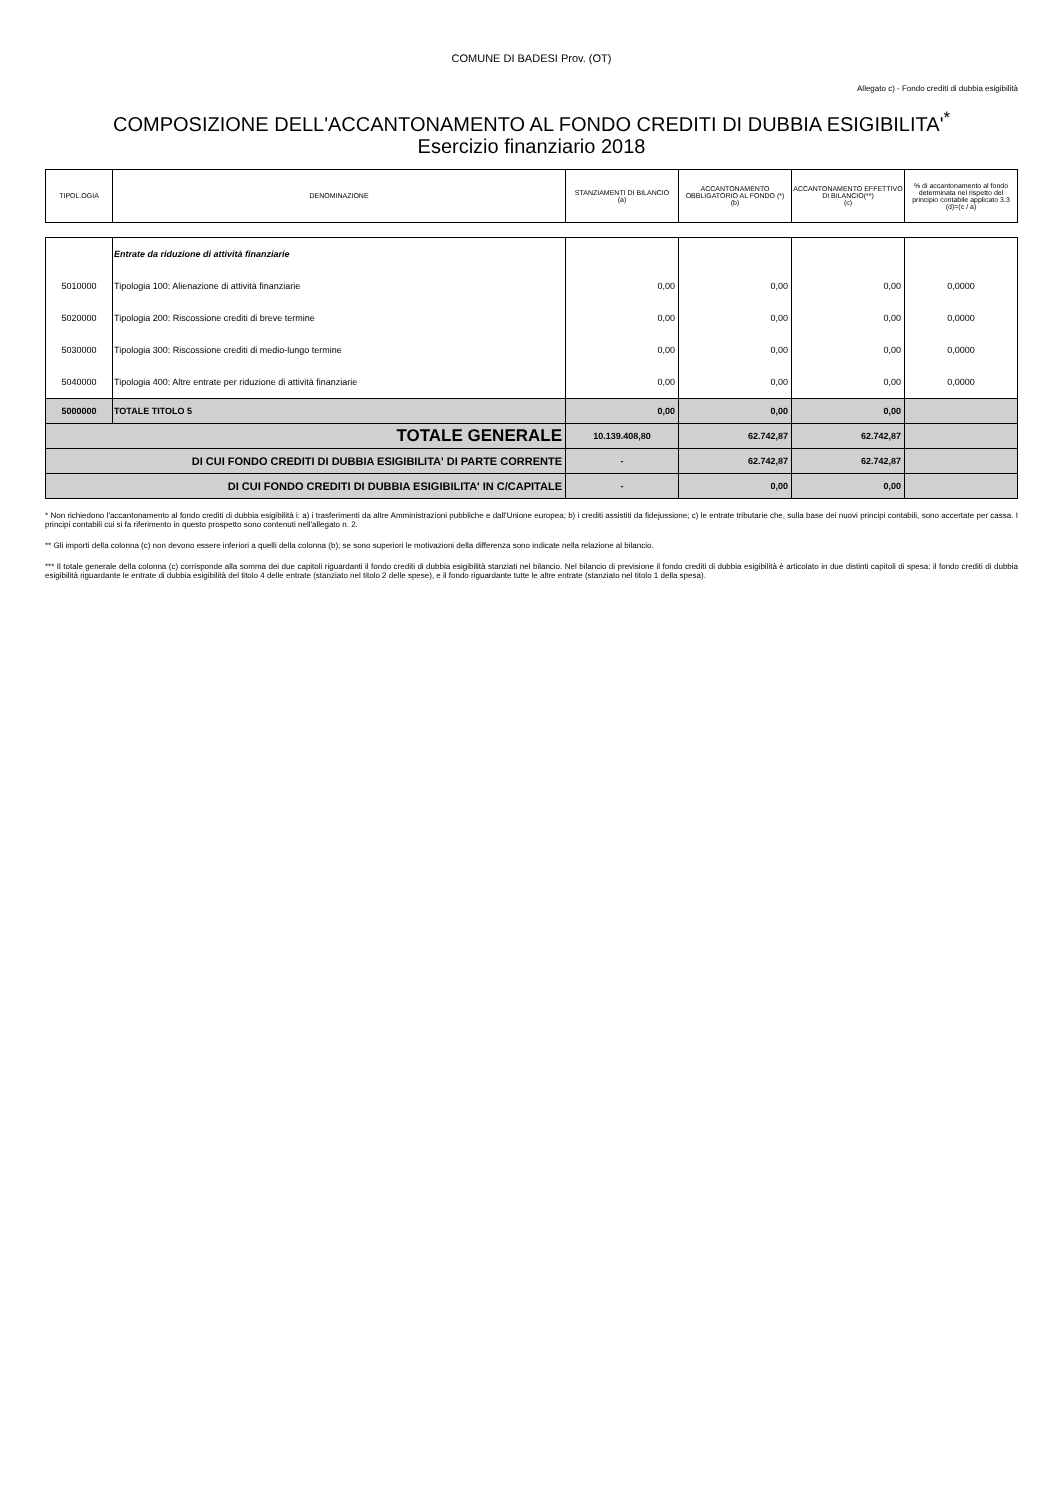COMUNE DI BADESI Prov. (OT)
Allegato c) - Fondo crediti di dubbia esigibilità
COMPOSIZIONE DELL'ACCANTONAMENTO AL FONDO CREDITI DI DUBBIA ESIGIBILITA'<sup>*</sup>
Esercizio finanziario 2018
| TIPOL.OGIA | DENOMINAZIONE | STANZIAMENTI DI BILANCIO (a) | ACCANTONAMENTO OBBLIGATORIO AL FONDO (*) (b) | ACCANTONAMENTO EFFETTIVO DI BILANCIO(**) (c) | % di accantonamento al fondo determinata nel rispetto del principio contabile applicato 3.3 (d)=(c / a) |
| | Entrate da riduzione di attività finanziarie | | | | |
| 5010000 | Tipologia 100: Alienazione di attività finanziarie | 0,00 | 0,00 | 0,00 | 0,0000 |
| 5020000 | Tipologia 200: Riscossione crediti di breve termine | 0,00 | 0,00 | 0,00 | 0,0000 |
| 5030000 | Tipologia 300: Riscossione crediti di medio-lungo termine | 0,00 | 0,00 | 0,00 | 0,0000 |
| 5040000 | Tipologia 400: Altre entrate per riduzione di attività finanziarie | 0,00 | 0,00 | 0,00 | 0,0000 |
| 5000000 | TOTALE TITOLO 5 | 0,00 | 0,00 | 0,00 | |
| TOTALE GENERALE | | 10.139.408,80 | 62.742,87 | 62.742,87 | |
| DI CUI FONDO CREDITI DI DUBBIA ESIGIBILITA' DI PARTE CORRENTE | | - | 62.742,87 | 62.742,87 | |
| DI CUI FONDO CREDITI DI DUBBIA ESIGIBILITA' IN C/CAPITALE | | - | 0,00 | 0,00 | |
* Non richiedono l'accantonamento al fondo crediti di dubbia esigibilità i: a) i trasferimenti da altre Amministrazioni pubbliche e dall'Unione europea; b) i crediti assistiti da fidejussione; c) le entrate tributarie che, sulla base dei nuovi principi contabili, sono accertate per cassa. I principi contabili cui si fa riferimento in questo prospetto sono contenuti nell'allegato n. 2.
** Gli importi della colonna (c) non devono essere inferiori a quelli della colonna (b); se sono superiori le motivazioni della differenza sono indicate nella relazione al bilancio.
*** Il totale generale della colonna (c) corrisponde alla somma dei due capitoli riguardanti il fondo crediti di dubbia esigibilità stanziati nel bilancio. Nel bilancio di previsione il fondo crediti di dubbia esigibilità è articolato in due distinti capitoli di spesa: il fondo crediti di dubbia esigibilità riguardante le entrate di dubbia esigibilità del titolo 4 delle entrate (stanziato nel titolo 2 delle spese), e il fondo riguardante tutte le altre entrate (stanziato nel titolo 1 della spesa).